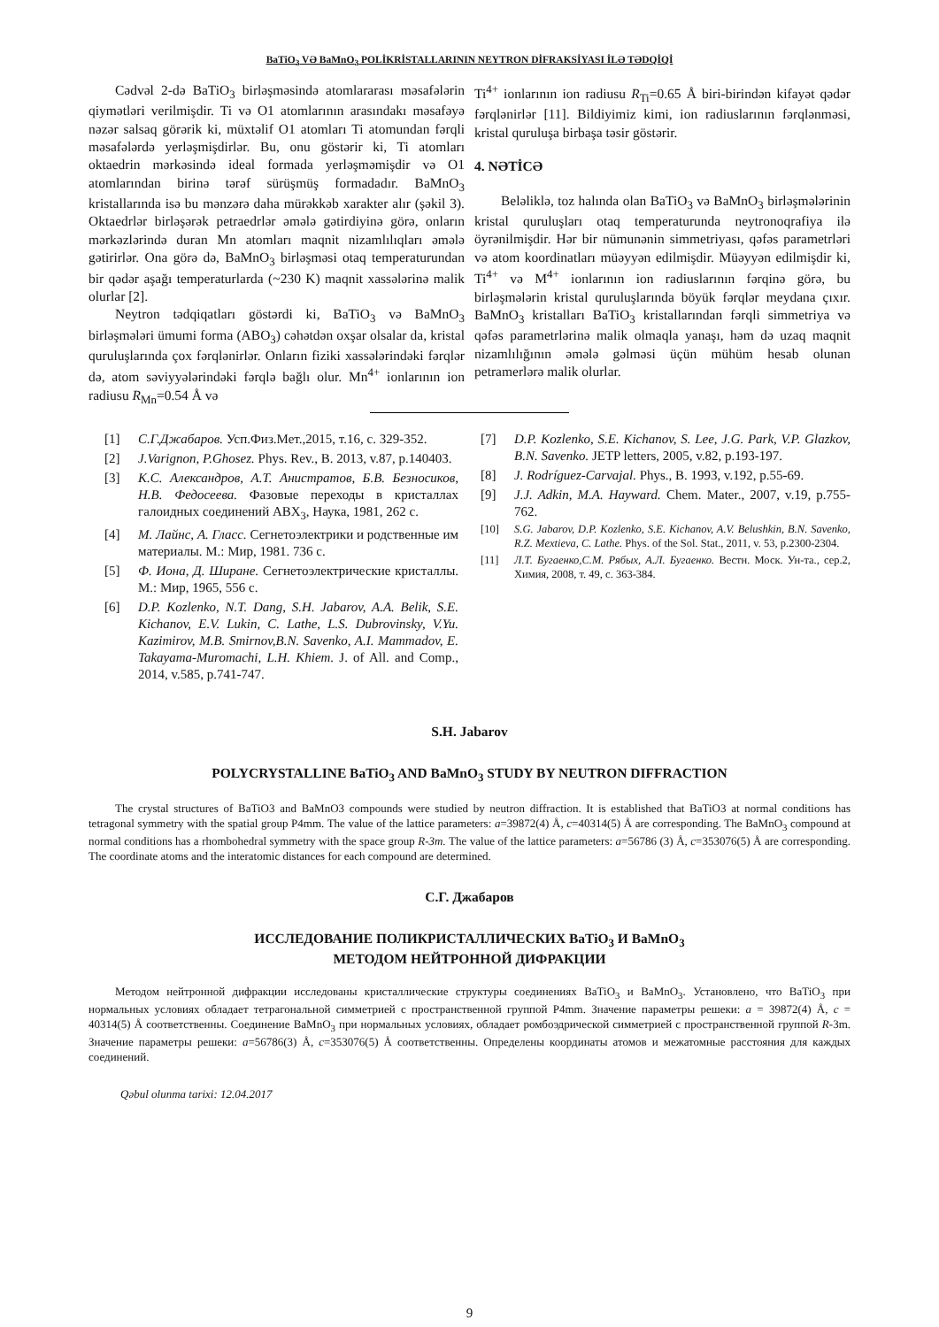BaTiO<sub>3</sub> VƏ BaMnO<sub>3</sub> POLİKRİSTALLARININ NEYTRON DİFRAKSİYASI İLƏ TƏDQİQİ
Cədvəl 2-də BaTiO<sub>3</sub> birləşməsində atomlararası məsafələrin qiymətləri verilmişdir. Ti və O1 atomlarının arasındakı məsafəyə nəzər salsaq görərik ki, müxtəlif O1 atomları Ti atomundan fərqli məsafələrdə yerləşmişdirlər. Bu, onu göstərir ki, Ti atomları oktaedrin mərkəsində ideal formada yerləşməmişdir və O1 atomlarından birinə tərəf sürüşmüş formadadır. BaMnO<sub>3</sub> kristallarında isə bu mənzərə daha mürəkkəb xarakter alır (şəkil 3). Oktaedrlər birləşərək petraedrlər əmələ gətirdiyinə görə, onların mərkəzlərində duran Mn atomları maqnit nizamlılıqları əmələ gətirirlər. Ona görə də, BaMnO<sub>3</sub> birləşməsi otaq temperaturundan bir qədər aşağı temperaturlarda (~230 K) maqnit xassələrinə malik olurlar [2].
Neytron tədqiqatları göstərdi ki, BaTiO<sub>3</sub> və BaMnO<sub>3</sub> birləşmələri ümumi forma (ABO<sub>3</sub>) cəhətdən oxşar olsalar da, kristal quruluşlarında çox fərqlənirlər. Onların fiziki xassələrindəki fərqlər də, atom səviyyələrindəki fərqlə bağlı olur. Mn<sup>4+</sup> ionlarının ion radiusu R<sub>Mn</sub>=0.54 Å və
Ti<sup>4+</sup> ionlarının ion radiusu R<sub>Ti</sub>=0.65 Å biri-birindən kifayət qədər fərqlənirlər [11]. Bildiyimiz kimi, ion radiuslarının fərqlənməsi, kristal quruluşa birbaşa təsir göstərir.
4. NƏTİCƏ
Beləliklə, toz halında olan BaTiO<sub>3</sub> və BaMnO<sub>3</sub> birləşmələrinin kristal quruluşları otaq temperaturunda neytronoqrafiya ilə öyrənilmişdir. Hər bir nümunənin simmetriyası, qəfəs parametrləri və atom koordinatları müəyyən edilmişdir. Müəyyən edilmişdir ki, Ti<sup>4+</sup> və M<sup>4+</sup> ionlarının ion radiuslarının fərqinə görə, bu birləşmələrin kristal quruluşlarında böyük fərqlər meydana çıxır. BaMnO<sub>3</sub> kristalları BaTiO<sub>3</sub> kristallarından fərqli simmetriya və qəfəs parametrlərinə malik olmaqla yanaşı, həm də uzaq maqnit nizamlılığının əmələ gəlməsi üçün mühüm hesab olunan petramerlərə malik olurlar.
[1] С.Г.Джабаров. Усп.Физ.Мет.,2015, т.16, с. 329-352.
[2] J.Varignon, P.Ghosez. Phys. Rev., B. 2013, v.87, p.140403.
[3] К.С. Александров, А.Т. Анистратов, Б.В. Безносиков, Н.В. Федосеева. Фазовые переходы в кристаллах галоидных соединений ABX<sub>3</sub>, Наука, 1981, 262 с.
[4] М. Лайнс, А. Гласс. Сегнетоэлектрики и родственные им материалы. М.: Мир, 1981. 736 с.
[5] Ф. Иона, Д. Ширане. Сегнетоэлектрические кристаллы. М.: Мир, 1965, 556 с.
[6] D.P. Kozlenko, N.T. Dang, S.H. Jabarov, A.A. Belik, S.E. Kichanov, E.V. Lukin, C. Lathe, L.S. Dubrovinsky, V.Yu. Kazimirov, M.B. Smirnov,B.N. Savenko, A.I. Mammadov, E. Takayama-Muromachi, L.H. Khiem. J. of All. and Comp., 2014, v.585, p.741-747.
[7] D.P. Kozlenko, S.E. Kichanov, S. Lee, J.G. Park, V.P. Glazkov, B.N. Savenko. JETP letters, 2005, v.82, p.193-197.
[8] J. Rodríguez-Carvajal. Phys., B. 1993, v.192, p.55-69.
[9] J.J. Adkin, M.A. Hayward. Chem. Mater., 2007, v.19, p.755-762.
[10] S.G. Jabarov, D.P. Kozlenko, S.E. Kichanov, A.V. Belushkin, B.N. Savenko, R.Z. Mextieva, C. Lathe. Phys. of the Sol. Stat., 2011, v. 53, p.2300-2304.
[11] Л.Т. Бугаенко,С.М. Рябых, А.Л. Бугаенко. Вестн. Моск. Ун-та., сер.2, Химия, 2008, т. 49, с. 363-384.
S.H. Jabarov
POLYCRYSTALLINE BaTiO<sub>3</sub> AND BaMnO<sub>3</sub> STUDY BY NEUTRON DIFFRACTION
The crystal structures of BaTiO3 and BaMnO3 compounds were studied by neutron diffraction. It is established that BaTiO3 at normal conditions has tetragonal symmetry with the spatial group P4mm. The value of the lattice parameters: a=39872(4) Å, c=40314(5) Å are corresponding. The BaMnO<sub>3</sub> compound at normal conditions has a rhombohedral symmetry with the space group R-3m. The value of the lattice parameters: a=56786 (3) Å, c=353076(5) Å are corresponding. The coordinate atoms and the interatomic distances for each compound are determined.
С.Г. Джабаров
ИССЛЕДОВАНИЕ ПОЛИКРИСТАЛЛИЧЕСКИХ BaTiO<sub>3</sub> И BaMnO<sub>3</sub>
МЕТОДОМ НЕЙТРОННОЙ ДИФРАКЦИИ
Методом нейтронной дифракции исследованы кристаллические структуры соединениях BaTiO<sub>3</sub> и BaMnO<sub>3</sub>. Установлено, что BaTiO<sub>3</sub> при нормальных условиях обладает тетрагональной симметрией с пространственной группой P4mm. Значение параметры решеки: a = 39872(4) Å, c = 40314(5) Å соответственны. Соединение BaMnO<sub>3</sub> при нормальных условиях, обладает ромбоэдрической симметрией с пространственной группой R-3m. Значение параметры решеки: a=56786(3) Å, c=353076(5) Å соответственны. Определены координаты атомов и межатомные расстояния для каждых соединений.
Qəbul olunma tarixi: 12.04.2017
9